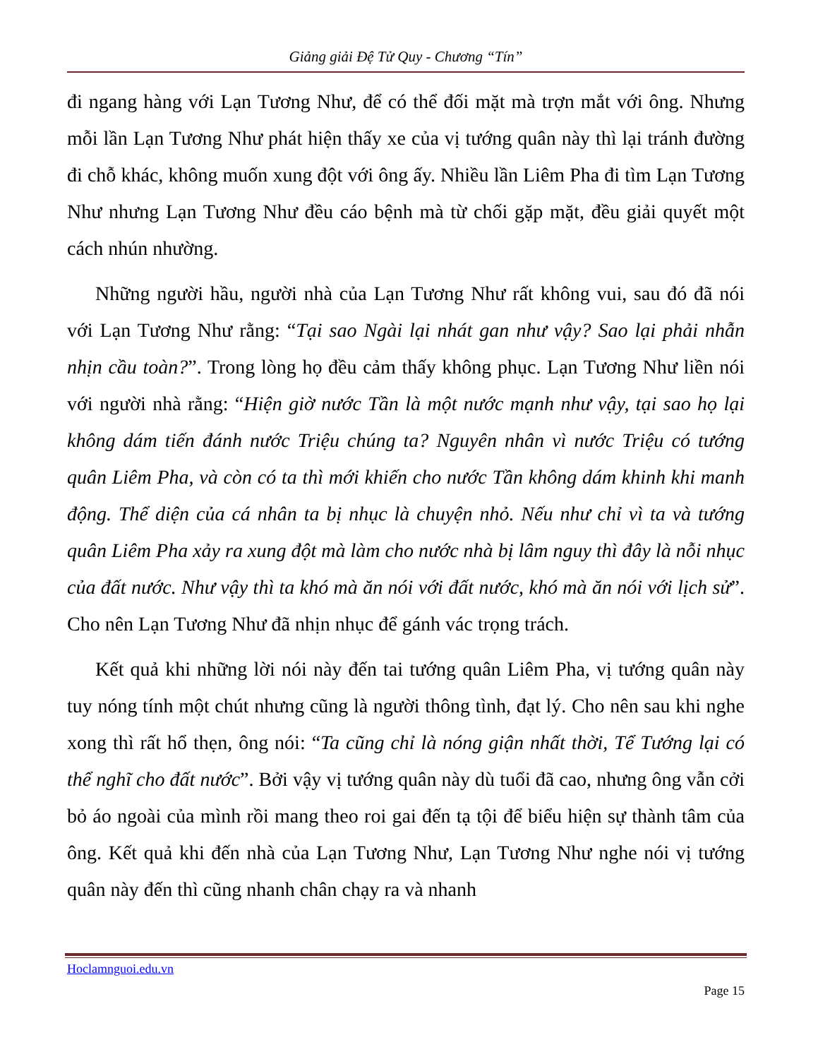Giảng giải Đệ Tử Quy - Chương “Tín”
đi ngang hàng với Lạn Tương Như, để có thể đối mặt mà trợn mắt với ông. Nhưng mỗi lần Lạn Tương Như phát hiện thấy xe của vị tướng quân này thì lại tránh đường đi chỗ khác, không muốn xung đột với ông ấy. Nhiều lần Liêm Pha đi tìm Lạn Tương Như nhưng Lạn Tương Như đều cáo bệnh mà từ chối gặp mặt, đều giải quyết một cách nhún nhường.
Những người hầu, người nhà của Lạn Tương Như rất không vui, sau đó đã nói với Lạn Tương Như rằng: “Tại sao Ngài lại nhát gan như vậy? Sao lại phải nhẫn nhịn cầu toàn?”. Trong lòng họ đều cảm thấy không phục. Lạn Tương Như liền nói với người nhà rằng: “Hiện giờ nước Tần là một nước mạnh như vậy, tại sao họ lại không dám tiến đánh nước Triệu chúng ta? Nguyên nhân vì nước Triệu có tướng quân Liêm Pha, và còn có ta thì mới khiến cho nước Tần không dám khinh khi manh động. Thể diện của cá nhân ta bị nhục là chuyện nhỏ. Nếu như chỉ vì ta và tướng quân Liêm Pha xảy ra xung đột mà làm cho nước nhà bị lâm nguy thì đây là nỗi nhục của đất nước. Như vậy thì ta khó mà ăn nói với đất nước, khó mà ăn nói với lịch sử”. Cho nên Lạn Tương Như đã nhịn nhục để gánh vác trọng trách.
Kết quả khi những lời nói này đến tai tướng quân Liêm Pha, vị tướng quân này tuy nóng tính một chút nhưng cũng là người thông tình, đạt lý. Cho nên sau khi nghe xong thì rất hổ thẹn, ông nói: “Ta cũng chỉ là nóng giận nhất thời, Tể Tướng lại có thể nghĩ cho đất nước”. Bởi vậy vị tướng quân này dù tuổi đã cao, nhưng ông vẫn cởi bỏ áo ngoài của mình rồi mang theo roi gai đến tạ tội để biểu hiện sự thành tâm của ông. Kết quả khi đến nhà của Lạn Tương Như, Lạn Tương Như nghe nói vị tướng quân này đến thì cũng nhanh chân chạy ra và nhanh
Hoclamnguoi.edu.vn
Page 15